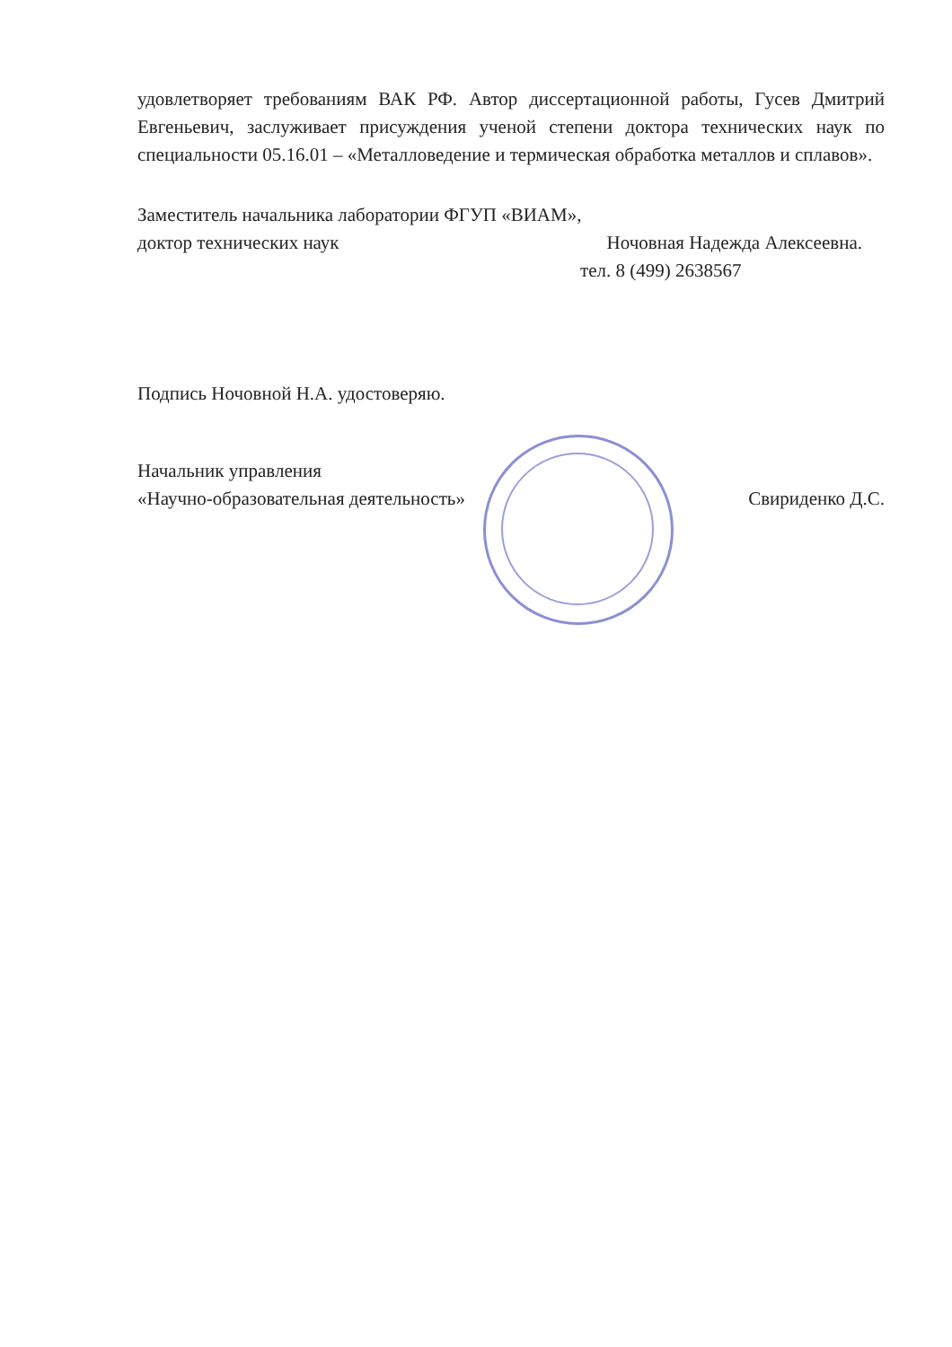удовлетворяет требованиям ВАК РФ. Автор диссертационной работы, Гусев Дмитрий Евгеньевич, заслуживает присуждения ученой степени доктора технических наук по специальности 05.16.01 – «Металловедение и термическая обработка металлов и сплавов».
Заместитель начальника лаборатории ФГУП «ВИАМ»,
доктор технических наук Ночовная Надежда Алексеевна.
тел. 8 (499) 2638567
Подпись Ночовной Н.А. удостоверяю.
Начальник управления
«Научно-образовательная деятельность» Свириденко Д.С.